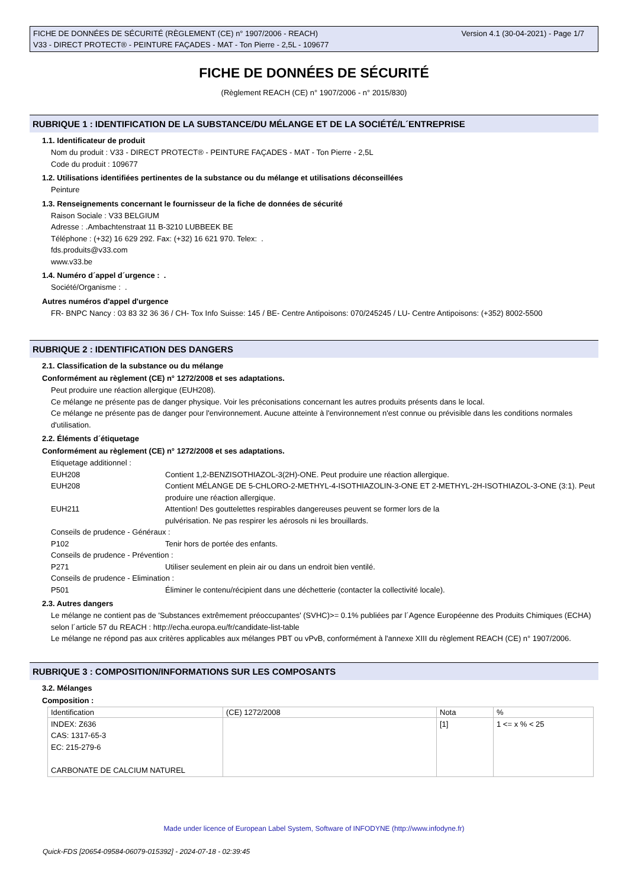Version 4.1 (30-04-2021) - Page 1/7 FICHE DE DONNÉES DE SÉCURITÉ (RÈGLEMENT (CE) n° 1907/2006 - REACH)
V33 - DIRECT PROTECT® - PEINTURE FAÇADES - MAT - Ton Pierre - 2,5L - 109677
FICHE DE DONNÉES DE SÉCURITÉ
(Règlement REACH (CE) n° 1907/2006 - n° 2015/830)
RUBRIQUE 1 : IDENTIFICATION DE LA SUBSTANCE/DU MÉLANGE ET DE LA SOCIÉTÉ/L´ENTREPRISE
1.1. Identificateur de produit
Nom du produit : V33 - DIRECT PROTECT® - PEINTURE FAÇADES - MAT - Ton Pierre - 2,5L
Code du produit : 109677
1.2. Utilisations identifiées pertinentes de la substance ou du mélange et utilisations déconseillées
Peinture
1.3. Renseignements concernant le fournisseur de la fiche de données de sécurité
Raison Sociale : V33 BELGIUM
Adresse : .Ambachtenstraat 11 B-3210 LUBBEEK BE
Téléphone : (+32) 16 629 292. Fax: (+32) 16 621 970. Telex: .
fds.produits@v33.com
www.v33.be
1.4. Numéro d´appel d´urgence : .
Société/Organisme : .
Autres numéros d'appel d'urgence
FR- BNPC Nancy : 03 83 32 36 36 / CH- Tox Info Suisse: 145 / BE- Centre Antipoisons: 070/245245 / LU- Centre Antipoisons: (+352) 8002-5500
RUBRIQUE 2 : IDENTIFICATION DES DANGERS
2.1. Classification de la substance ou du mélange
Conformément au règlement (CE) n° 1272/2008 et ses adaptations.
Peut produire une réaction allergique (EUH208).
Ce mélange ne présente pas de danger physique. Voir les préconisations concernant les autres produits présents dans le local.
Ce mélange ne présente pas de danger pour l'environnement. Aucune atteinte à l'environnement n'est connue ou prévisible dans les conditions normales d'utilisation.
2.2. Éléments d´étiquetage
Conformément au règlement (CE) n° 1272/2008 et ses adaptations.
Etiquetage additionnel :
EUH208 Contient 1,2-BENZISOTHIAZOL-3(2H)-ONE. Peut produire une réaction allergique.
EUH208 Contient MÉLANGE DE 5-CHLORO-2-METHYL-4-ISOTHIAZOLIN-3-ONE ET 2-METHYL-2H-ISOTHIAZOL-3-ONE (3:1). Peut produire une réaction allergique.
EUH211 Attention! Des gouttelettes respirables dangereuses peuvent se former lors de la
pulvérisation. Ne pas respirer les aérosols ni les brouillards.
Conseils de prudence - Généraux :
P102 Tenir hors de portée des enfants.
Conseils de prudence - Prévention :
P271 Utiliser seulement en plein air ou dans un endroit bien ventilé.
Conseils de prudence - Elimination :
P501 Éliminer le contenu/récipient dans une déchetterie (contacter la collectivité locale).
2.3. Autres dangers
Le mélange ne contient pas de 'Substances extrêmement préoccupantes' (SVHC)>= 0.1% publiées par l´Agence Européenne des Produits Chimiques (ECHA) selon l´article 57 du REACH : http://echa.europa.eu/fr/candidate-list-table
Le mélange ne répond pas aux critères applicables aux mélanges PBT ou vPvB, conformément à l'annexe XIII du règlement REACH (CE) n° 1907/2006.
RUBRIQUE 3 : COMPOSITION/INFORMATIONS SUR LES COMPOSANTS
3.2. Mélanges
Composition :
| Identification | (CE) 1272/2008 | Nota | % |
| --- | --- | --- | --- |
| INDEX: Z636 CAS: 1317-65-3 EC: 215-279-6 CARBONATE DE CALCIUM NATUREL | | [1] | 1 <= x % < 25 |
Made under licence of European Label System, Software of INFODYNE (http://www.infodyne.fr)
Quick-FDS [20654-09584-06079-015392] - 2024-07-18 - 02:39:45